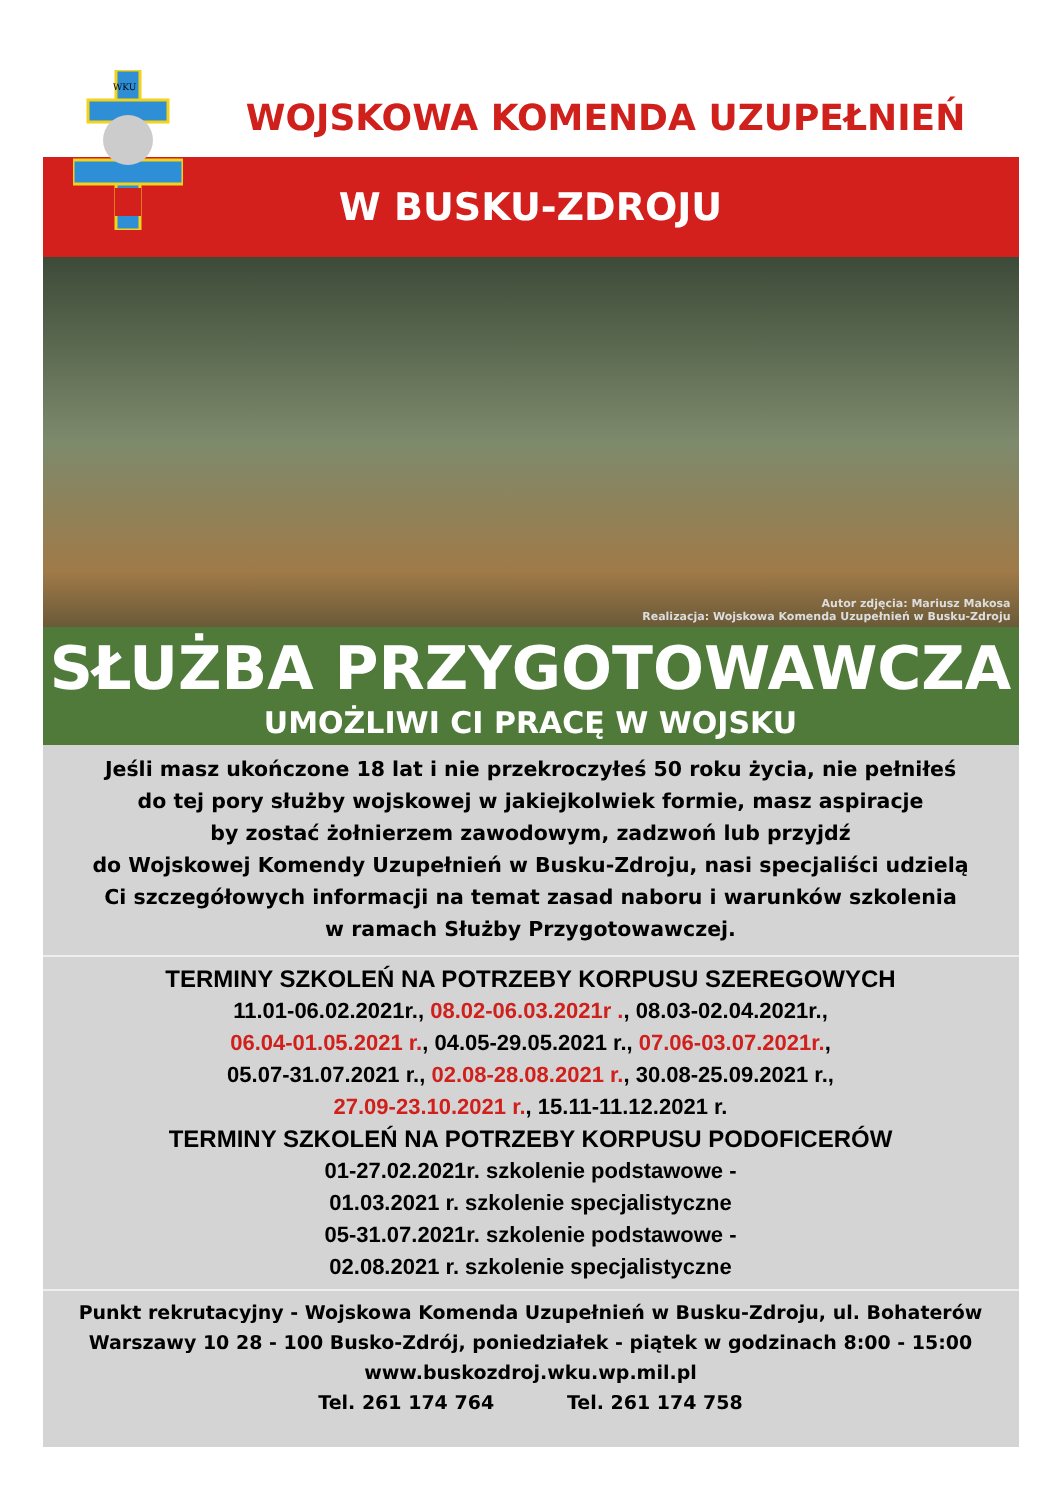WKU
WOJSKOWA KOMENDA UZUPEŁNIEŃ
W BUSKU-ZDROJU
Autor zdjęcia: Mariusz Makosa
Realizacja: Wojskowa Komenda Uzupełnień w Busku-Zdroju
SŁUŻBA PRZYGOTOWAWCZA
UMOŻLIWI CI PRACĘ W WOJSKU
Jeśli masz ukończone 18 lat i nie przekroczyłeś 50 roku życia, nie pełniłeś
do tej pory służby wojskowej w jakiejkolwiek formie, masz aspiracje
by zostać żołnierzem zawodowym, zadzwoń lub przyjdź
do Wojskowej Komendy Uzupełnień w Busku-Zdroju, nasi specjaliści udzielą
Ci szczegółowych informacji na temat zasad naboru i warunków szkolenia
w ramach Służby Przygotowawczej.
TERMINY SZKOLEŃ NA POTRZEBY KORPUSU SZEREGOWYCH
11.01-06.02.2021r., 08.02-06.03.2021r ., 08.03-02.04.2021r.,
06.04-01.05.2021 r., 04.05-29.05.2021 r., 07.06-03.07.2021r.,
05.07-31.07.2021 r., 02.08-28.08.2021 r., 30.08-25.09.2021 r.,
27.09-23.10.2021 r., 15.11-11.12.2021 r.
TERMINY SZKOLEŃ NA POTRZEBY KORPUSU PODOFICERÓW
01-27.02.2021r. szkolenie podstawowe -
01.03.2021 r. szkolenie specjalistyczne
05-31.07.2021r. szkolenie podstawowe -
02.08.2021 r. szkolenie specjalistyczne
Punkt rekrutacyjny - Wojskowa Komenda Uzupełnień w Busku-Zdroju, ul. Bohaterów
Warszawy 10 28 - 100 Busko-Zdrój, poniedziałek - piątek w godzinach 8:00 - 15:00
www.buskozdroj.wku.wp.mil.pl
Tel. 261 174 764 Tel. 261 174 758